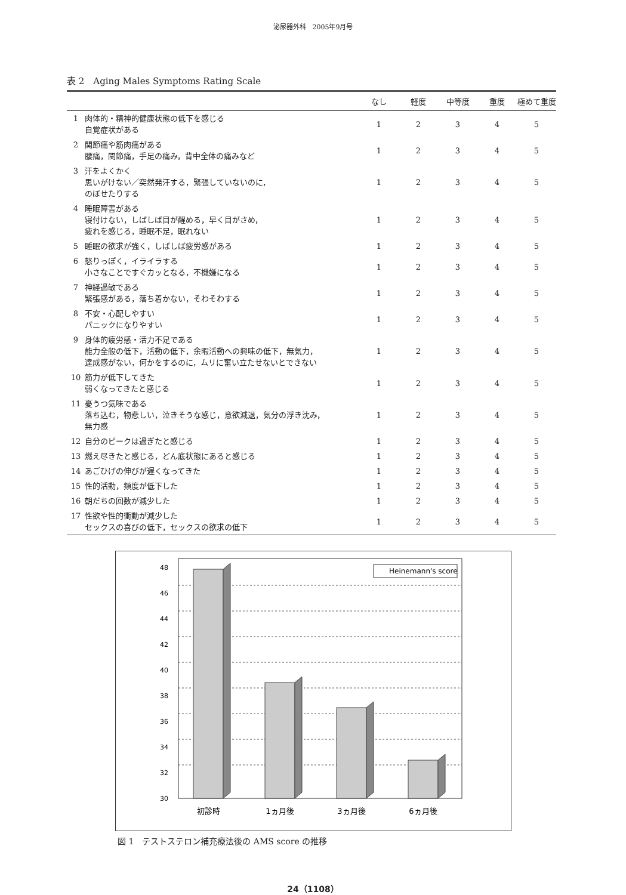泌尿器外科　2005年9月号
表 2　Aging Males Symptoms Rating Scale
| | | なし | 軽度 | 中等度 | 重度 | 極めて重度 |
| --- | --- | --- | --- | --- | --- | --- |
| 1 | 肉体的・精神的健康状態の低下を感じる 自覚症状がある | 1 | 2 | 3 | 4 | 5 |
| 2 | 関節痛や筋肉痛がある 腰痛，関節痛，手足の痛み，背中全体の痛みなど | 1 | 2 | 3 | 4 | 5 |
| 3 | 汗をよくかく 思いがけない／突然発汗する，緊張していないのに， のぼせたりする | 1 | 2 | 3 | 4 | 5 |
| 4 | 睡眠障害がある 寝付けない，しばしば目が醒める，早く目がさめ， 疲れを感じる，睡眠不足，眠れない | 1 | 2 | 3 | 4 | 5 |
| 5 | 睡眠の欲求が強く，しばしば疲労感がある | 1 | 2 | 3 | 4 | 5 |
| 6 | 怒りっぽく，イライラする 小さなことですぐカッとなる，不機嫌になる | 1 | 2 | 3 | 4 | 5 |
| 7 | 神経過敏である 緊張感がある，落ち着かない，そわそわする | 1 | 2 | 3 | 4 | 5 |
| 8 | 不安・心配しやすい パニックになりやすい | 1 | 2 | 3 | 4 | 5 |
| 9 | 身体的疲労感・活力不足である 能力全般の低下，活動の低下，余暇活動への興味の低下，無気力， 達成感がない，何かをするのに，ムリに奮い立たせないとできない | 1 | 2 | 3 | 4 | 5 |
| 10 | 筋力が低下してきた 弱くなってきたと感じる | 1 | 2 | 3 | 4 | 5 |
| 11 | 憂うつ気味である 落ち込む，物悲しい，泣きそうな感じ，意欲減退，気分の浮き沈み， 無力感 | 1 | 2 | 3 | 4 | 5 |
| 12 | 自分のピークは過ぎたと感じる | 1 | 2 | 3 | 4 | 5 |
| 13 | 燃え尽きたと感じる，どん底状態にあると感じる | 1 | 2 | 3 | 4 | 5 |
| 14 | あごひげの伸びが遅くなってきた | 1 | 2 | 3 | 4 | 5 |
| 15 | 性的活動，頻度が低下した | 1 | 2 | 3 | 4 | 5 |
| 16 | 朝だちの回数が減少した | 1 | 2 | 3 | 4 | 5 |
| 17 | 性欲や性的衝動が減少した セックスの喜びの低下，セックスの欲求の低下 | 1 | 2 | 3 | 4 | 5 |
Heinemann's score
48
46
44
42
40
38
36
34
32
30
初診時
1ヵ月後
3ヵ月後
6ヵ月後
図 1　テストステロン補充療法後の AMS score の推移
24（1108）